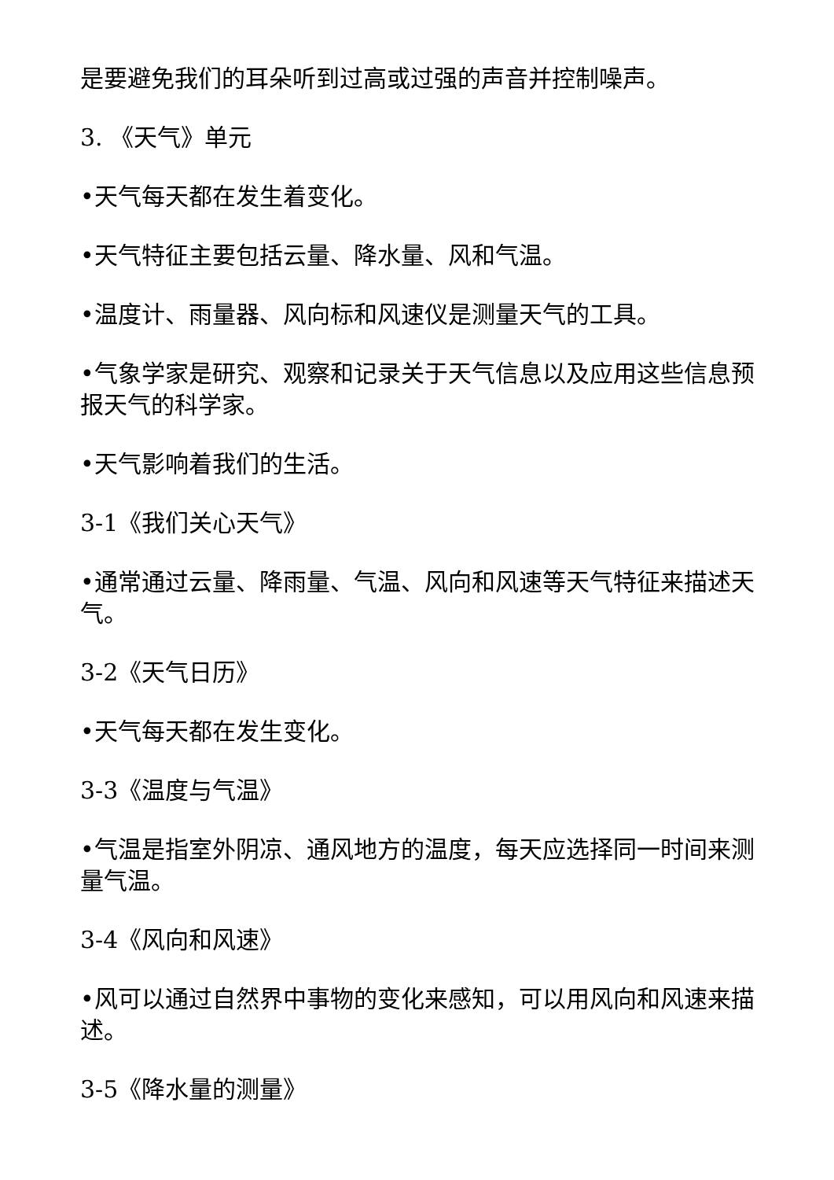是要避免我们的耳朵听到过高或过强的声音并控制噪声。
3. 《天气》单元
•天气每天都在发生着变化。
•天气特征主要包括云量、降水量、风和气温。
•温度计、雨量器、风向标和风速仪是测量天气的工具。
•气象学家是研究、观察和记录关于天气信息以及应用这些信息预报天气的科学家。
•天气影响着我们的生活。
3-1《我们关心天气》
•通常通过云量、降雨量、气温、风向和风速等天气特征来描述天气。
3-2《天气日历》
•天气每天都在发生变化。
3-3《温度与气温》
•气温是指室外阴凉、通风地方的温度，每天应选择同一时间来测量气温。
3-4《风向和风速》
•风可以通过自然界中事物的变化来感知，可以用风向和风速来描述。
3-5《降水量的测量》